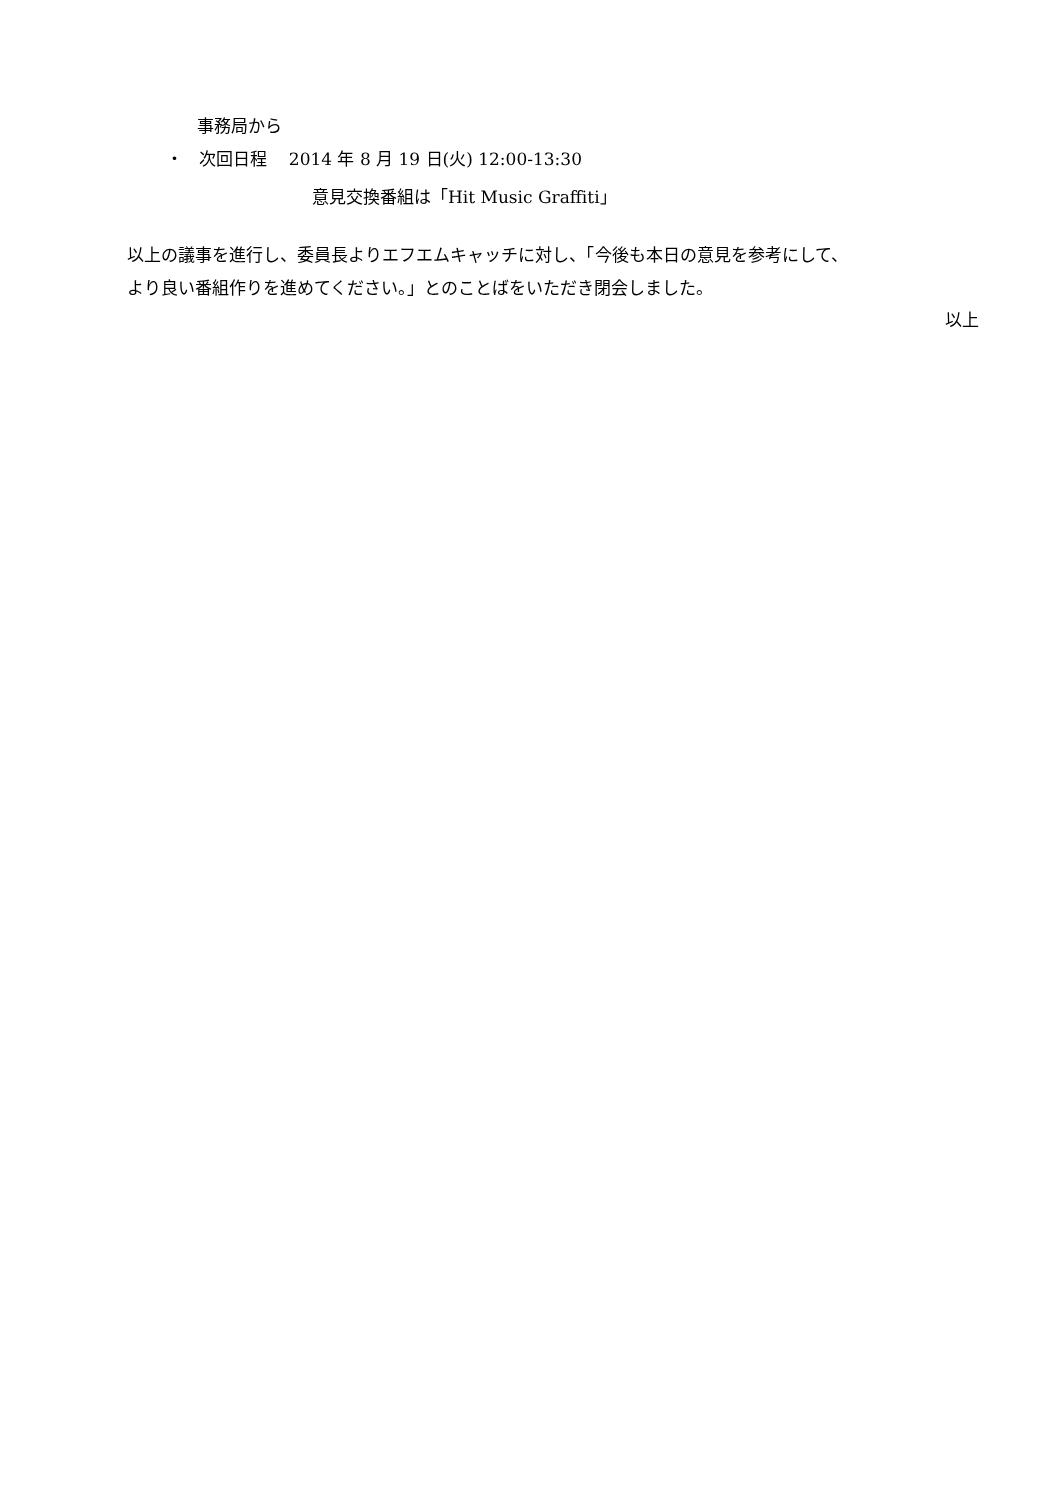事務局から
・ 次回日程 2014 年 8 月 19 日(火) 12:00-13:30
意見交換番組は「Hit Music Graffiti」
以上の議事を進行し、委員長よりエフエムキャッチに対し、「今後も本日の意見を参考にして、
より良い番組作りを進めてください。」とのことばをいただき閉会しました。
以上